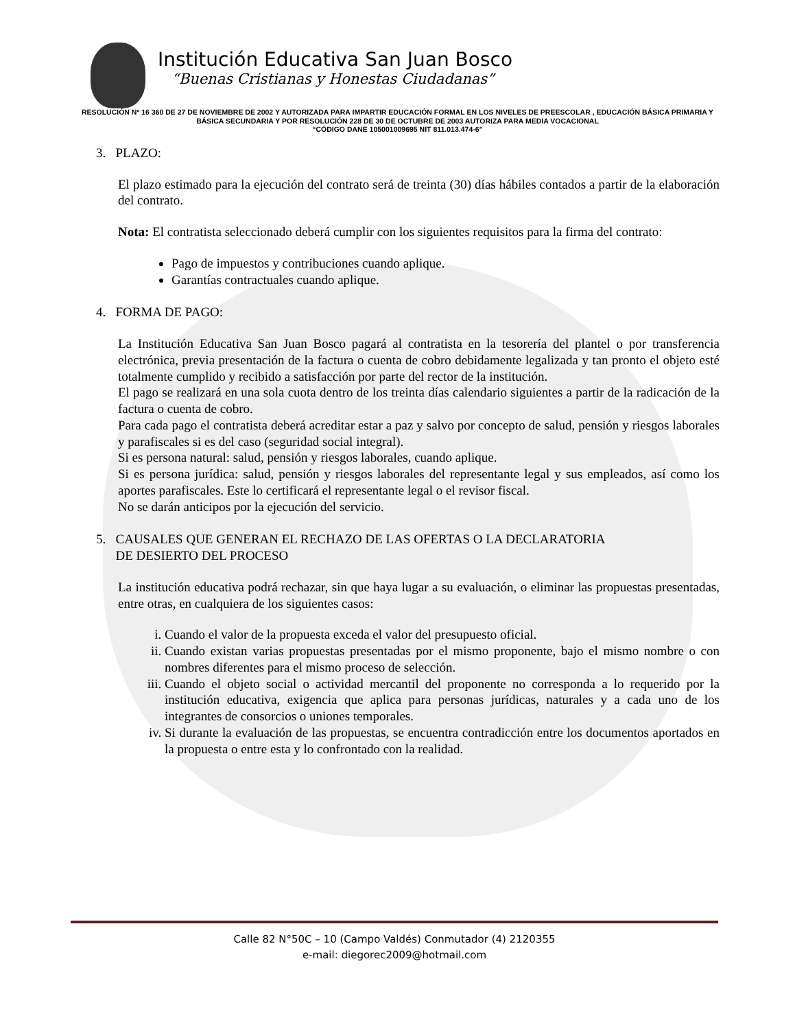Institución Educativa San Juan Bosco
“Buenas Cristianas y Honestas Ciudadanas”
RESOLUCIÓN Nº 16 360 DE 27 DE NOVIEMBRE DE 2002 Y AUTORIZADA PARA IMPARTIR EDUCACIÓN FORMAL EN LOS NIVELES DE PREESCOLAR , EDUCACIÓN BÁSICA PRIMARIA Y BÁSICA SECUNDARIA Y POR RESOLUCIÓN 228 DE 30 DE OCTUBRE DE 2003 AUTORIZA PARA MEDIA VOCACIONAL
“CÓDIGO DANE 105001009695 NIT 811.013.474-6”
3. PLAZO:
El plazo estimado para la ejecución del contrato será de treinta (30) días hábiles contados a partir de la elaboración del contrato.
Nota: El contratista seleccionado deberá cumplir con los siguientes requisitos para la firma del contrato:
Pago de impuestos y contribuciones cuando aplique.
Garantías contractuales cuando aplique.
4. FORMA DE PAGO:
La Institución Educativa San Juan Bosco pagará al contratista en la tesorería del plantel o por transferencia electrónica, previa presentación de la factura o cuenta de cobro debidamente legalizada y tan pronto el objeto esté totalmente cumplido y recibido a satisfacción por parte del rector de la institución.
El pago se realizará en una sola cuota dentro de los treinta días calendario siguientes a partir de la radicación de la factura o cuenta de cobro.
Para cada pago el contratista deberá acreditar estar a paz y salvo por concepto de salud, pensión y riesgos laborales y parafiscales si es del caso (seguridad social integral).
Si es persona natural: salud, pensión y riesgos laborales, cuando aplique.
Si es persona jurídica: salud, pensión y riesgos laborales del representante legal y sus empleados, así como los aportes parafiscales. Este lo certificará el representante legal o el revisor fiscal.
No se darán anticipos por la ejecución del servicio.
5. CAUSALES QUE GENERAN EL RECHAZO DE LAS OFERTAS O LA DECLARATORIA
DE DESIERTO DEL PROCESO
La institución educativa podrá rechazar, sin que haya lugar a su evaluación, o eliminar las propuestas presentadas, entre otras, en cualquiera de los siguientes casos:
i. Cuando el valor de la propuesta exceda el valor del presupuesto oficial.
ii. Cuando existan varias propuestas presentadas por el mismo proponente, bajo el mismo nombre o con nombres diferentes para el mismo proceso de selección.
iii. Cuando el objeto social o actividad mercantil del proponente no corresponda a lo requerido por la institución educativa, exigencia que aplica para personas jurídicas, naturales y a cada uno de los integrantes de consorcios o uniones temporales.
iv. Si durante la evaluación de las propuestas, se encuentra contradicción entre los documentos aportados en la propuesta o entre esta y lo confrontado con la realidad.
Calle 82 N°50C – 10 (Campo Valdés) Conmutador (4) 2120355
e-mail: diegorec2009@hotmail.com